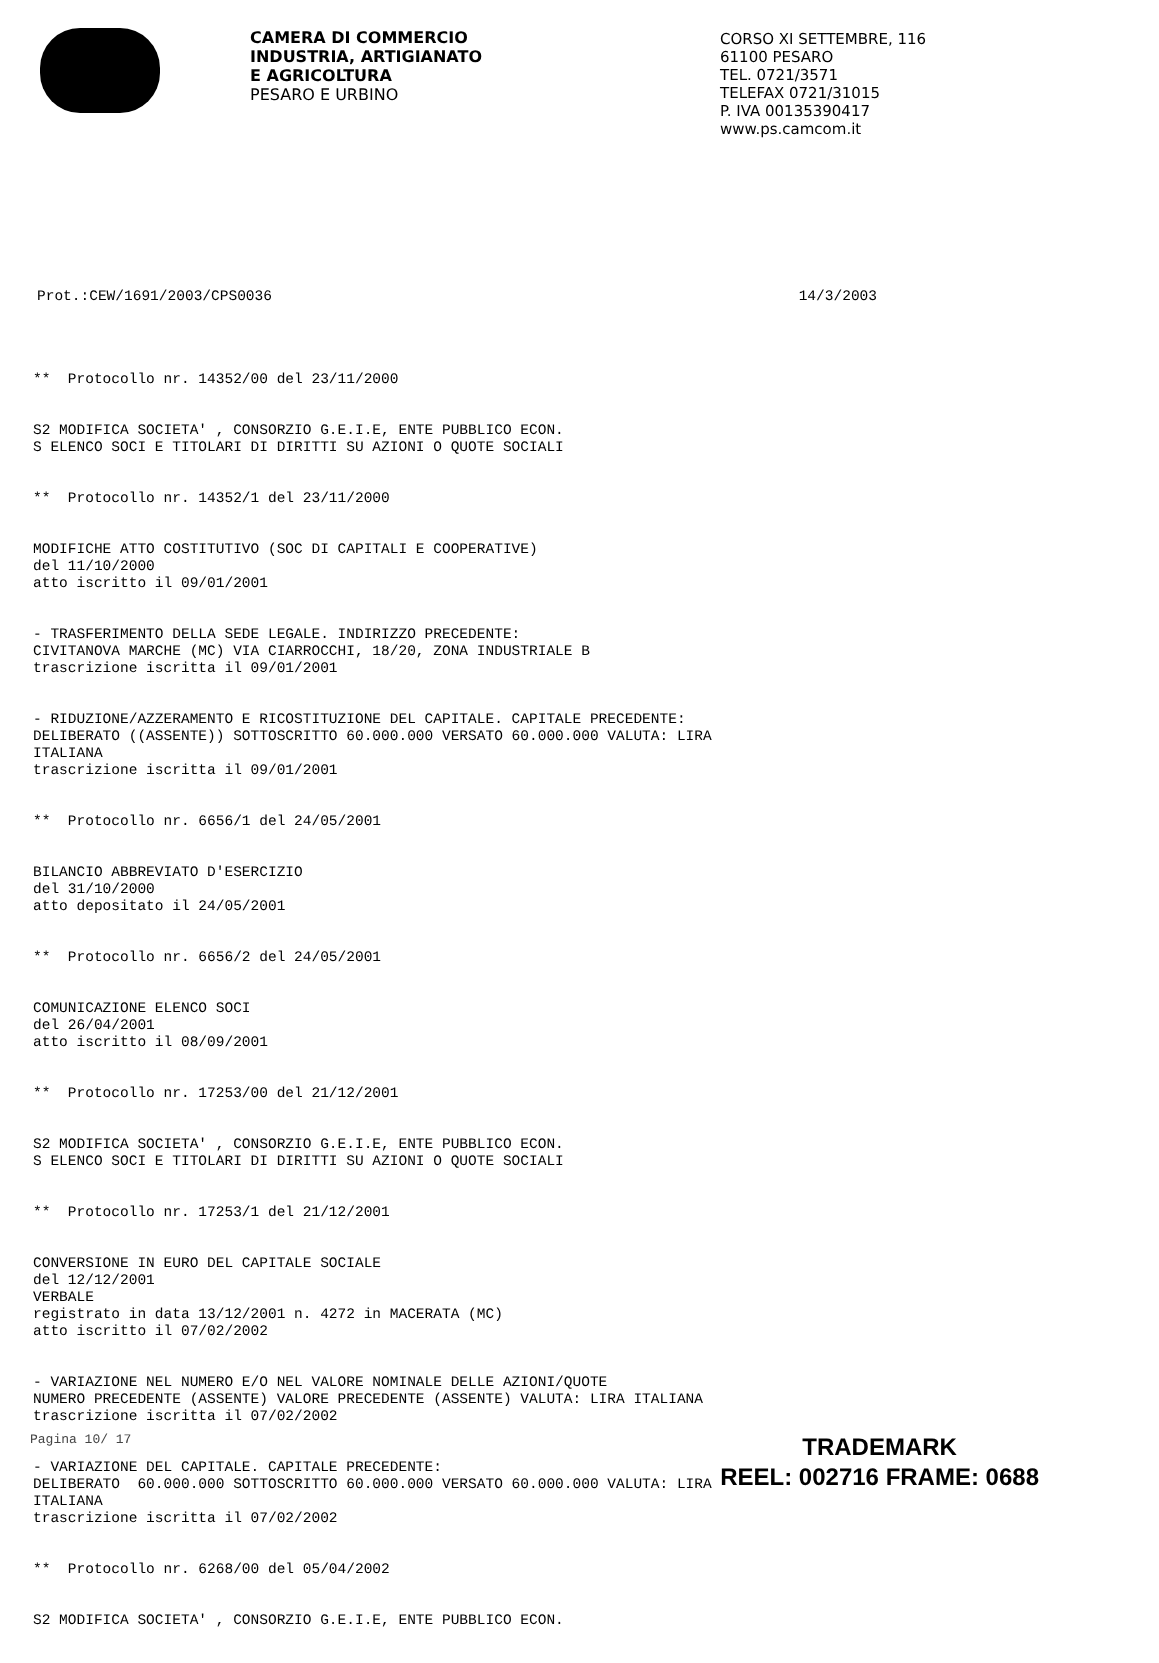CAMERA DI COMMERCIO
INDUSTRIA, ARTIGIANATO
E AGRICOLTURA
PESARO E URBINO
CORSO XI SETTEMBRE, 116
61100 PESARO
TEL. 0721/3571
TELEFAX 0721/31015
P. IVA 00135390417
www.ps.camcom.it
Prot.:CEW/1691/2003/CPS0036 14/3/2003
** Protocollo nr. 14352/00 del 23/11/2000
S2 MODIFICA SOCIETA' , CONSORZIO G.E.I.E, ENTE PUBBLICO ECON. S ELENCO SOCI E TITOLARI DI DIRITTI SU AZIONI O QUOTE SOCIALI
** Protocollo nr. 14352/1 del 23/11/2000
MODIFICHE ATTO COSTITUTIVO (SOC DI CAPITALI E COOPERATIVE) del 11/10/2000 atto iscritto il 09/01/2001
- TRASFERIMENTO DELLA SEDE LEGALE. INDIRIZZO PRECEDENTE: CIVITANOVA MARCHE (MC) VIA CIARROCCHI, 18/20, ZONA INDUSTRIALE B trascrizione iscritta il 09/01/2001
- RIDUZIONE/AZZERAMENTO E RICOSTITUZIONE DEL CAPITALE. CAPITALE PRECEDENTE: DELIBERATO ((ASSENTE)) SOTTOSCRITTO 60.000.000 VERSATO 60.000.000 VALUTA: LIRA ITALIANA trascrizione iscritta il 09/01/2001
** Protocollo nr. 6656/1 del 24/05/2001
BILANCIO ABBREVIATO D'ESERCIZIO del 31/10/2000 atto depositato il 24/05/2001
** Protocollo nr. 6656/2 del 24/05/2001
COMUNICAZIONE ELENCO SOCI del 26/04/2001 atto iscritto il 08/09/2001
** Protocollo nr. 17253/00 del 21/12/2001
S2 MODIFICA SOCIETA' , CONSORZIO G.E.I.E, ENTE PUBBLICO ECON. S ELENCO SOCI E TITOLARI DI DIRITTI SU AZIONI O QUOTE SOCIALI
** Protocollo nr. 17253/1 del 21/12/2001
CONVERSIONE IN EURO DEL CAPITALE SOCIALE del 12/12/2001 VERBALE registrato in data 13/12/2001 n. 4272 in MACERATA (MC) atto iscritto il 07/02/2002
- VARIAZIONE NEL NUMERO E/O NEL VALORE NOMINALE DELLE AZIONI/QUOTE NUMERO PRECEDENTE (ASSENTE) VALORE PRECEDENTE (ASSENTE) VALUTA: LIRA ITALIANA trascrizione iscritta il 07/02/2002
- VARIAZIONE DEL CAPITALE. CAPITALE PRECEDENTE: DELIBERATO 60.000.000 SOTTOSCRITTO 60.000.000 VERSATO 60.000.000 VALUTA: LIRA ITALIANA trascrizione iscritta il 07/02/2002
** Protocollo nr. 6268/00 del 05/04/2002
S2 MODIFICA SOCIETA' , CONSORZIO G.E.I.E, ENTE PUBBLICO ECON.
Pagina 10/ 17
TRADEMARK
REEL: 002716 FRAME: 0688